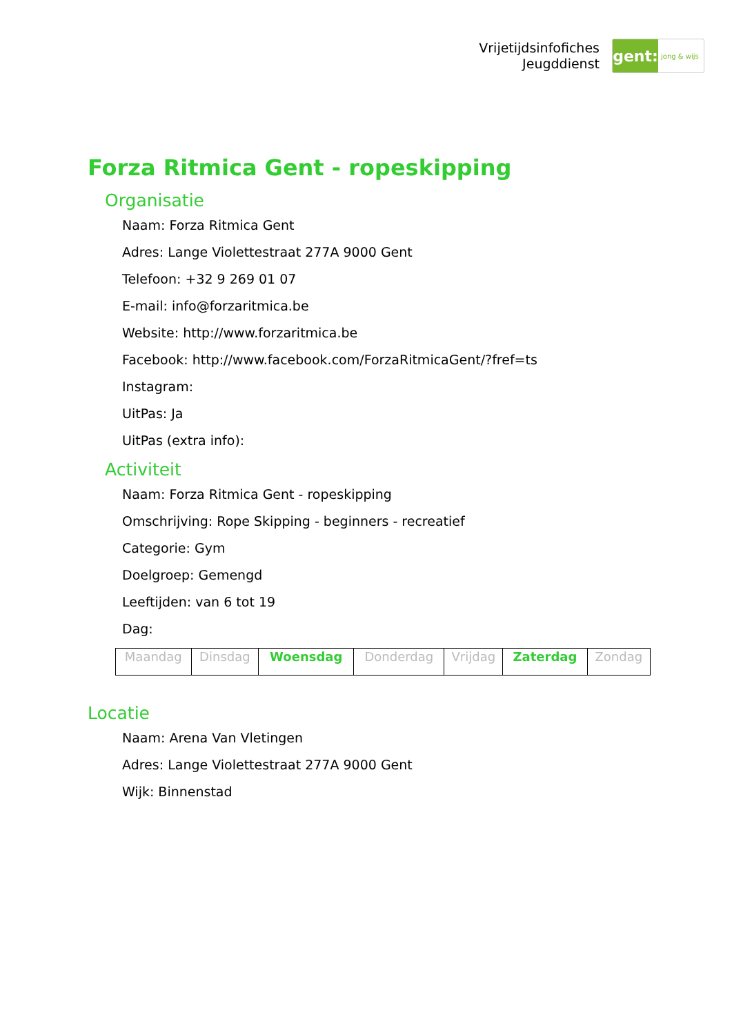Vrijetijdsinfofiches
Jeugddienst
gent:
jong & wijs
Forza Ritmica Gent - ropeskipping
Organisatie
Naam: Forza Ritmica Gent
Adres: Lange Violettestraat 277A 9000 Gent
Telefoon: +32 9 269 01 07
E-mail: info@forzaritmica.be
Website: http://www.forzaritmica.be
Facebook: http://www.facebook.com/ForzaRitmicaGent/?fref=ts
Instagram:
UitPas: Ja
UitPas (extra info):
Activiteit
Naam: Forza Ritmica Gent - ropeskipping
Omschrijving: Rope Skipping - beginners - recreatief
Categorie: Gym
Doelgroep: Gemengd
Leeftijden: van 6 tot 19
Dag:
| Maandag | Dinsdag | Woensdag | Donderdag | Vrijdag | Zaterdag | Zondag |
Locatie
Naam: Arena Van Vletingen
Adres: Lange Violettestraat 277A 9000 Gent
Wijk: Binnenstad